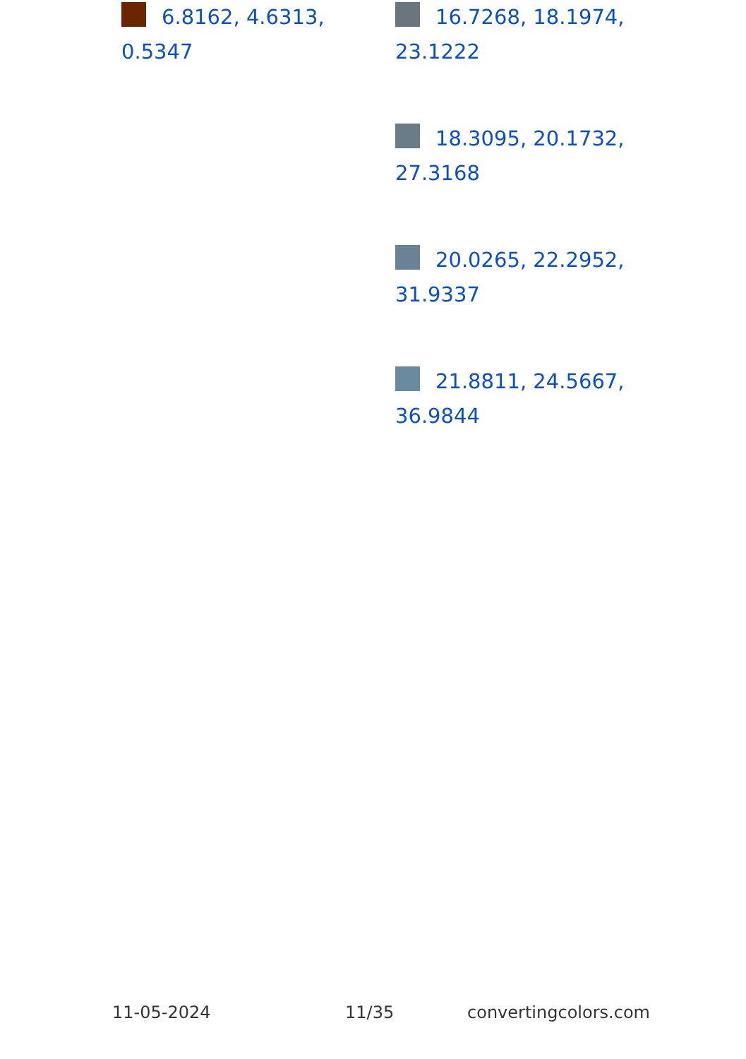6.8162, 4.6313, 0.5347
16.7268, 18.1974, 23.1222
18.3095, 20.1732, 27.3168
20.0265, 22.2952, 31.9337
21.8811, 24.5667, 36.9844
11-05-2024 11/35 convertingcolors.com